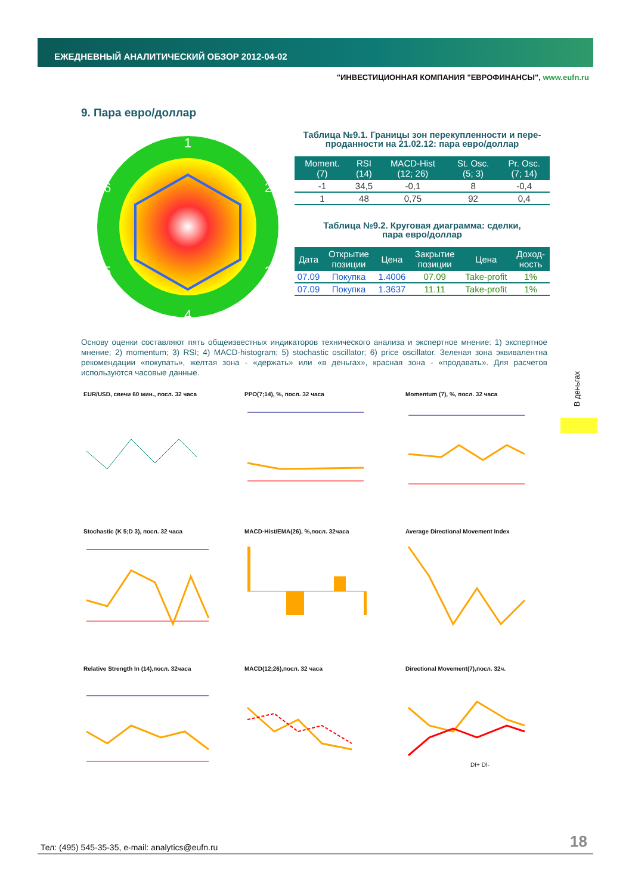ЕЖЕДНЕВНЫЙ АНАЛИТИЧЕСКИЙ ОБЗОР 2012-04-02
"ИНВЕСТИЦИОННАЯ КОМПАНИЯ "ЕВРОФИНАНСЫ", www.eufn.ru
9. Пара евро/доллар
1
2
3
4
5
6
Таблица №9.1. Границы зон перекупленности и пере-
проданности на 21.02.12: пара евро/доллар
| Moment. (7) | RSI (14) | MACD-Hist (12; 26) | St. Osc. (5; 3) | Pr. Osc. (7; 14) |
| --- | --- | --- | --- | --- |
| -1 | 34,5 | -0,1 | 8 | -0,4 |
| 1 | 48 | 0,75 | 92 | 0,4 |
Таблица №9.2. Круговая диаграмма: сделки,
пара евро/доллар
| Дата | Открытие позиции | Цена | Закрытие позиции | Цена | Доход- ность |
| --- | --- | --- | --- | --- | --- |
| 07.09 | Покупка | 1.4006 | 07.09 | Take-profit | 1% |
| 07.09 | Покупка | 1.3637 | 11.11 | Take-profit | 1% |
Основу оценки составляют пять общеизвестных индикаторов технического анализа и экспертное мнение: 1) экспертное мнение; 2) momentum; 3) RSI; 4) MACD-histogram; 5) stochastic oscillator; 6) price oscillator. Зеленая зона эквивалентна рекомендации «покупать», желтая зона - «держать» или «в деньгах», красная зона - «продавать». Для расчетов используются часовые данные.
В деньгах
EUR/USD, свечи 60 мин., посл. 32 часа
PPO(7;14), %, посл. 32 часа
Momentum (7), %, посл. 32 часа
Stochastic (K 5;D 3), посл. 32 часа
MACD-Hist/EMA(26), %,посл. 32часа
Average Directional Movement Index
Relative Strength In (14),посл. 32часа
MACD(12;26),посл. 32 часа
Directional Movement(7),посл. 32ч.
DI+ DI-
Тел: (495) 545-35-35, e-mail: analytics@eufn.ru
18